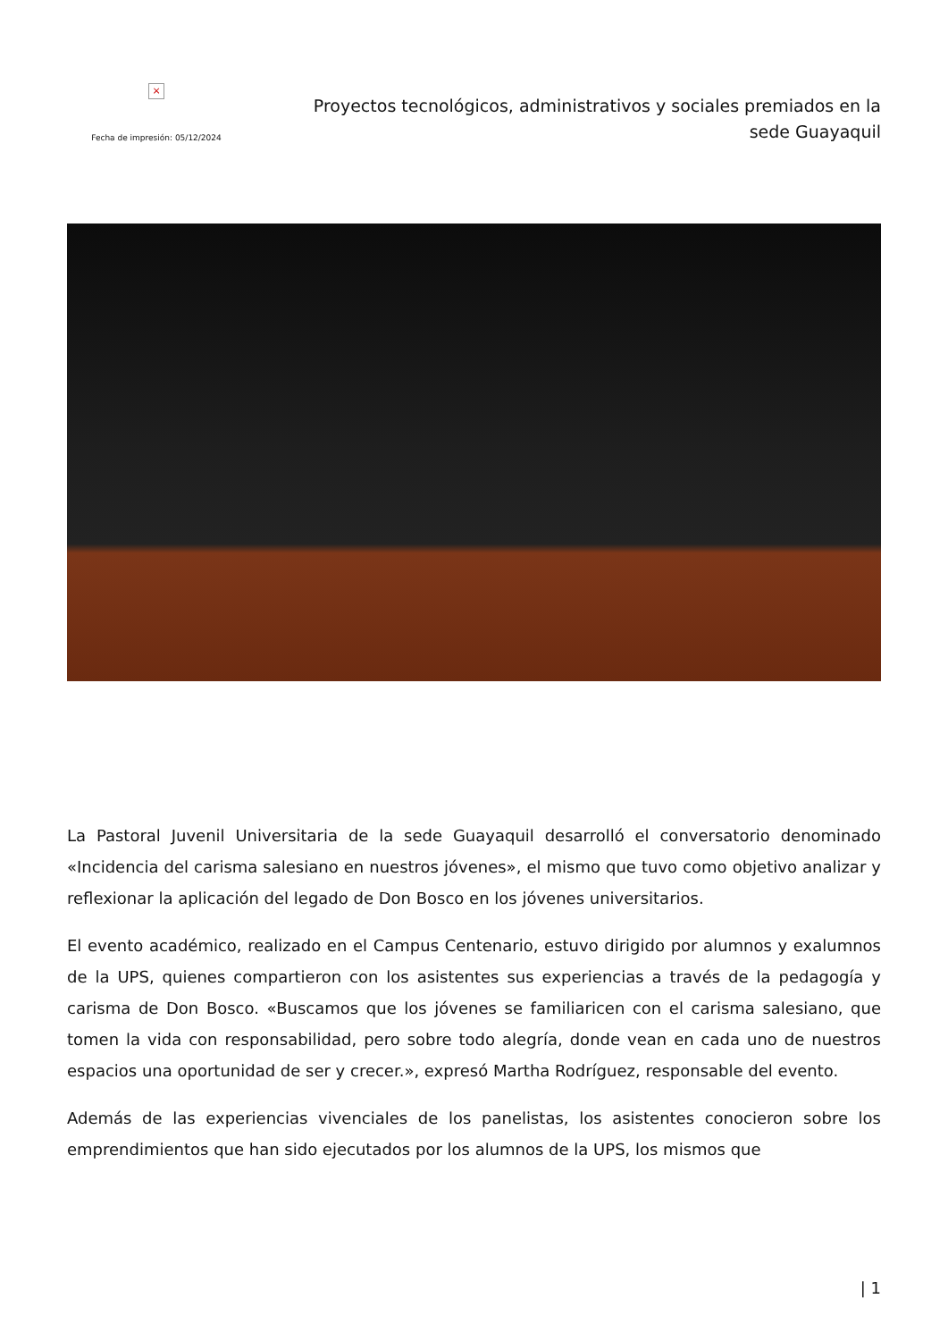×
Fecha de impresión: 05/12/2024
Proyectos tecnológicos, administrativos y sociales premiados en la sede Guayaquil
La Pastoral Juvenil Universitaria de la sede Guayaquil desarrolló el conversatorio denominado «Incidencia del carisma salesiano en nuestros jóvenes», el mismo que tuvo como objetivo analizar y reflexionar la aplicación del legado de Don Bosco en los jóvenes universitarios.
El evento académico, realizado en el Campus Centenario, estuvo dirigido por alumnos y exalumnos de la UPS, quienes compartieron con los asistentes sus experiencias a través de la pedagogía y carisma de Don Bosco. «Buscamos que los jóvenes se familiaricen con el carisma salesiano, que tomen la vida con responsabilidad, pero sobre todo alegría, donde vean en cada uno de nuestros espacios una oportunidad de ser y crecer.», expresó Martha Rodríguez, responsable del evento.
Además de las experiencias vivenciales de los panelistas, los asistentes conocieron sobre los emprendimientos que han sido ejecutados por los alumnos de la UPS, los mismos que
| 1